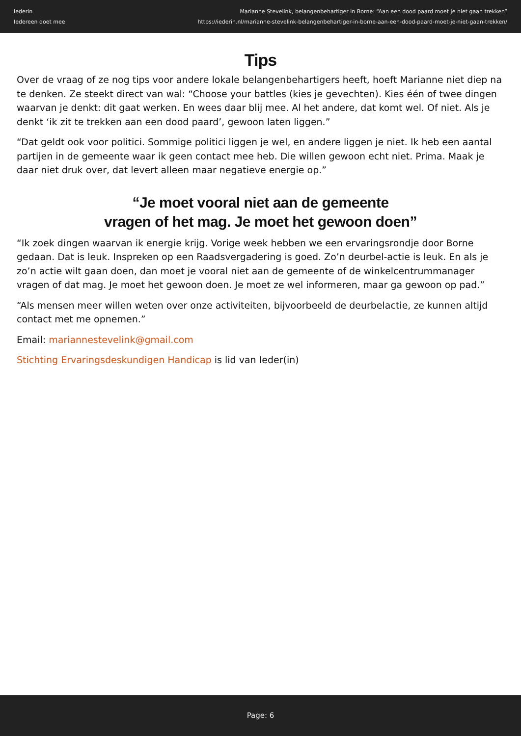Iederin
Iedereen doet mee
Marianne Stevelink, belangenbehartiger in Borne: “Aan een dood paard moet je niet gaan trekken”
https://iederin.nl/marianne-stevelink-belangenbehartiger-in-borne-aan-een-dood-paard-moet-je-niet-gaan-trekken/
Tips
Over de vraag of ze nog tips voor andere lokale belangenbehartigers heeft, hoeft Marianne niet diep na te denken. Ze steekt direct van wal: “Choose your battles (kies je gevechten). Kies één of twee dingen waarvan je denkt: dit gaat werken. En wees daar blij mee. Al het andere, dat komt wel. Of niet. Als je denkt ‘ik zit te trekken aan een dood paard’, gewoon laten liggen.”
“Dat geldt ook voor politici. Sommige politici liggen je wel, en andere liggen je niet. Ik heb een aantal partijen in de gemeente waar ik geen contact mee heb. Die willen gewoon echt niet. Prima. Maak je daar niet druk over, dat levert alleen maar negatieve energie op.”
“Je moet vooral niet aan de gemeente
vragen of het mag. Je moet het gewoon doen”
“Ik zoek dingen waarvan ik energie krijg. Vorige week hebben we een ervaringsrondje door Borne gedaan. Dat is leuk. Inspreken op een Raadsvergadering is goed. Zo’n deurbel-actie is leuk. En als je zo’n actie wilt gaan doen, dan moet je vooral niet aan de gemeente of de winkelcentrummanager vragen of dat mag. Je moet het gewoon doen. Je moet ze wel informeren, maar ga gewoon op pad.”
“Als mensen meer willen weten over onze activiteiten, bijvoorbeeld de deurbelactie, ze kunnen altijd contact met me opnemen.”
Email: mariannestevelink@gmail.com
Stichting Ervaringsdeskundigen Handicap is lid van Ieder(in)
Page: 6